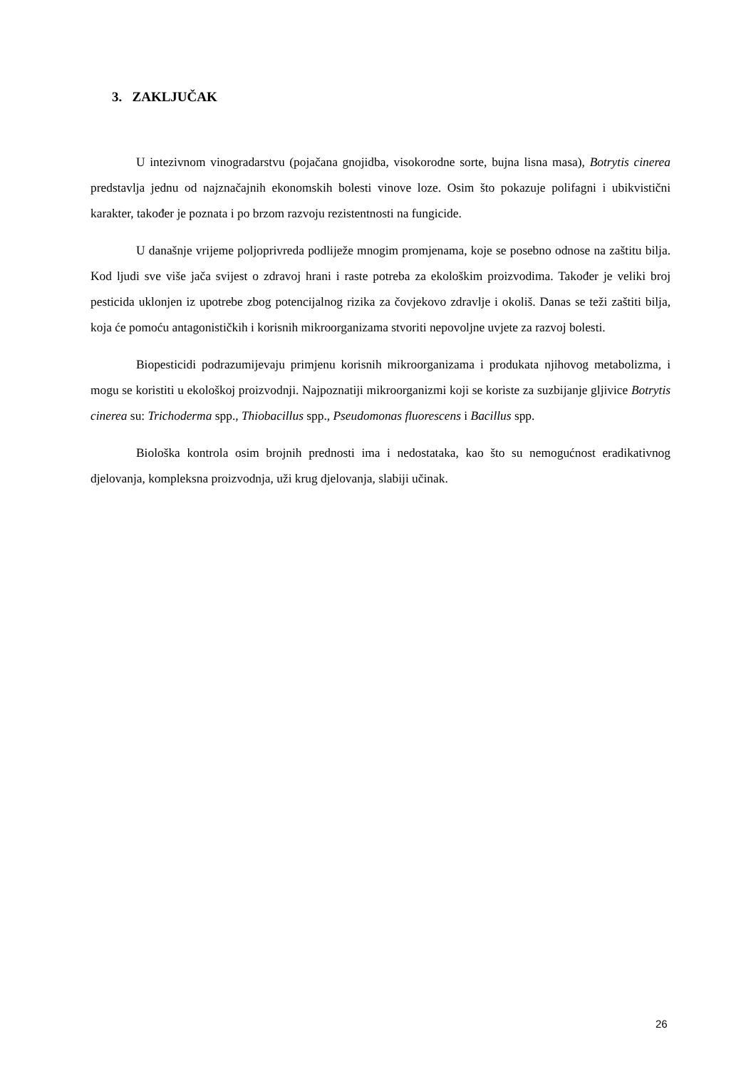3. ZAKLJUČAK
U intezivnom vinogradarstvu (pojačana gnojidba, visokorodne sorte, bujna lisna masa), Botrytis cinerea predstavlja jednu od najznačajnih ekonomskih bolesti vinove loze. Osim što pokazuje polifagni i ubikvistični karakter, također je poznata i po brzom razvoju rezistentnosti na fungicide.
U današnje vrijeme poljoprivreda podliježe mnogim promjenama, koje se posebno odnose na zaštitu bilja. Kod ljudi sve više jača svijest o zdravoj hrani i raste potreba za ekološkim proizvodima. Također je veliki broj pesticida uklonjen iz upotrebe zbog potencijalnog rizika za čovjekovo zdravlje i okoliš. Danas se teži zaštiti bilja, koja će pomoću antagonističkih i korisnih mikroorganizama stvoriti nepovoljne uvjete za razvoj bolesti.
Biopesticidi podrazumijevaju primjenu korisnih mikroorganizama i produkata njihovog metabolizma, i mogu se koristiti u ekološkoj proizvodnji. Najpoznatiji mikroorganizmi koji se koriste za suzbijanje gljivice Botrytis cinerea su: Trichoderma spp., Thiobacillus spp., Pseudomonas fluorescens i Bacillus spp.
Biološka kontrola osim brojnih prednosti ima i nedostataka, kao što su nemogućnost eradikativnog djelovanja, kompleksna proizvodnja, uži krug djelovanja, slabiji učinak.
26